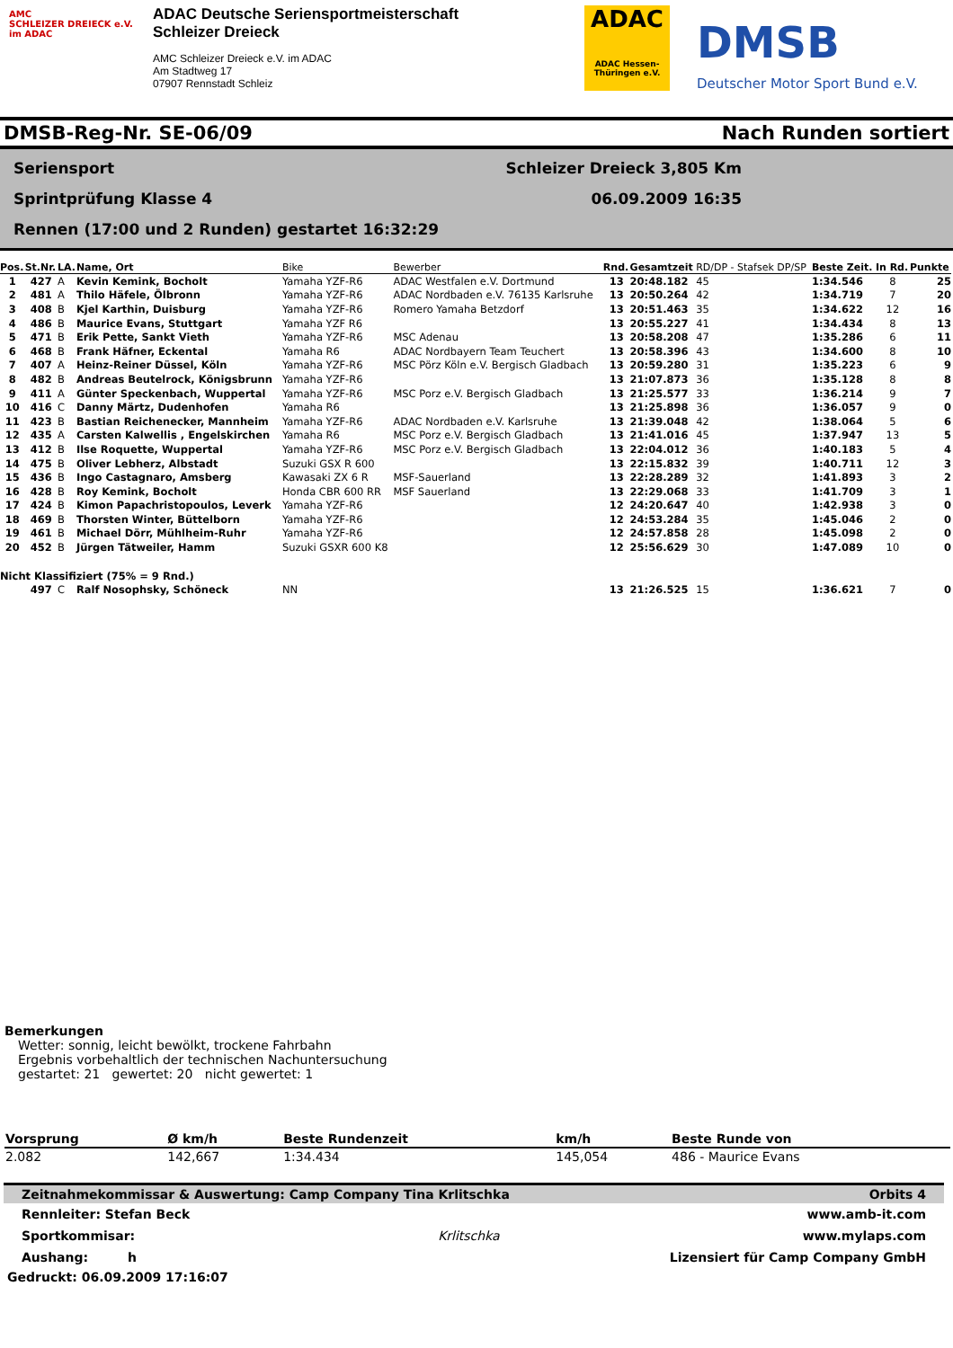AMC
SCHLEIZER DREIECK e.V.
im ADAC
ADAC Deutsche Seriensportmeisterschaft
Schleizer Dreieck
AMC Schleizer Dreieck e.V. im ADAC
Am Stadtweg 17
07907 Rennstadt Schleiz
ADAC
ADAC Hessen-Thüringen e.V.
DMSB
Deutscher Motor Sport Bund e.V.
DMSB-Reg-Nr. SE-06/09 Nach Runden sortiert
Seriensport Schleizer Dreieck 3,805 Km
Sprintprüfung Klasse 4 06.09.2009 16:35
Rennen (17:00 und 2 Runden) gestartet 16:32:29
| Pos. | St.Nr. | LA. | Name, Ort | Bike | Bewerber | Rnd. | Gesamtzeit | RD/DP - Stafsek DP/SP | Beste Zeit. | In Rd. | Punkte |
| --- | --- | --- | --- | --- | --- | --- | --- | --- | --- | --- | --- |
| 1 | 427 | A | Kevin Kemink, Bocholt | Yamaha YZF-R6 | ADAC Westfalen e.V. Dortmund | 13 | 20:48.182 | 45 | 1:34.546 | 8 | 25 |
| 2 | 481 | A | Thilo Häfele, Ölbronn | Yamaha YZF-R6 | ADAC Nordbaden e.V. 76135 Karlsruhe | 13 | 20:50.264 | 42 | 1:34.719 | 7 | 20 |
| 3 | 408 | B | Kjel Karthin, Duisburg | Yamaha YZF-R6 | Romero Yamaha Betzdorf | 13 | 20:51.463 | 35 | 1:34.622 | 12 | 16 |
| 4 | 486 | B | Maurice Evans, Stuttgart | Yamaha YZF R6 | | 13 | 20:55.227 | 41 | 1:34.434 | 8 | 13 |
| 5 | 471 | B | Erik Pette, Sankt Vieth | Yamaha YZF-R6 | MSC Adenau | 13 | 20:58.208 | 47 | 1:35.286 | 6 | 11 |
| 6 | 468 | B | Frank Häfner, Eckental | Yamaha R6 | ADAC Nordbayern Team Teuchert | 13 | 20:58.396 | 43 | 1:34.600 | 8 | 10 |
| 7 | 407 | A | Heinz-Reiner Düssel, Köln | Yamaha YZF-R6 | MSC Pörz Köln e.V. Bergisch Gladbach | 13 | 20:59.280 | 31 | 1:35.223 | 6 | 9 |
| 8 | 482 | B | Andreas Beutelrock, Königsbrunn | Yamaha YZF-R6 | | 13 | 21:07.873 | 36 | 1:35.128 | 8 | 8 |
| 9 | 411 | A | Günter Speckenbach, Wuppertal | Yamaha YZF-R6 | MSC Porz e.V. Bergisch Gladbach | 13 | 21:25.577 | 33 | 1:36.214 | 9 | 7 |
| 10 | 416 | C | Danny Märtz, Dudenhofen | Yamaha R6 | | 13 | 21:25.898 | 36 | 1:36.057 | 9 | 0 |
| 11 | 423 | B | Bastian Reichenecker, Mannheim | Yamaha YZF-R6 | ADAC Nordbaden e.V. Karlsruhe | 13 | 21:39.048 | 42 | 1:38.064 | 5 | 6 |
| 12 | 435 | A | Carsten Kalwellis , Engelskirchen | Yamaha R6 | MSC Porz e.V. Bergisch Gladbach | 13 | 21:41.016 | 45 | 1:37.947 | 13 | 5 |
| 13 | 412 | B | Ilse Roquette, Wuppertal | Yamaha YZF-R6 | MSC Porz e.V. Bergisch Gladbach | 13 | 22:04.012 | 36 | 1:40.183 | 5 | 4 |
| 14 | 475 | B | Oliver Lebherz, Albstadt | Suzuki GSX R 600 | | 13 | 22:15.832 | 39 | 1:40.711 | 12 | 3 |
| 15 | 436 | B | Ingo Castagnaro, Amsberg | Kawasaki ZX 6 R | MSF-Sauerland | 13 | 22:28.289 | 32 | 1:41.893 | 3 | 2 |
| 16 | 428 | B | Roy Kemink, Bocholt | Honda CBR 600 RR | MSF Sauerland | 13 | 22:29.068 | 33 | 1:41.709 | 3 | 1 |
| 17 | 424 | B | Kimon Papachristopoulos, Leverk | Yamaha YZF-R6 | | 12 | 24:20.647 | 40 | 1:42.938 | 3 | 0 |
| 18 | 469 | B | Thorsten Winter, Büttelborn | Yamaha YZF-R6 | | 12 | 24:53.284 | 35 | 1:45.046 | 2 | 0 |
| 19 | 461 | B | Michael Dörr, Mühlheim-Ruhr | Yamaha YZF-R6 | | 12 | 24:57.858 | 28 | 1:45.098 | 2 | 0 |
| 20 | 452 | B | Jürgen Tätweiler, Hamm | Suzuki GSXR 600 K8 | | 12 | 25:56.629 | 30 | 1:47.089 | 10 | 0 |
| Nicht Klassifiziert (75% = 9 Rnd.) | | | | | | | | | | | |
| | 497 | C | Ralf Nosophsky, Schöneck | NN | | 13 | 21:26.525 | 15 | 1:36.621 | 7 | 0 |
Bemerkungen
Wetter: sonnig, leicht bewölkt, trockene Fahrbahn
Ergebnis vorbehaltlich der technischen Nachuntersuchung
gestartet: 21 gewertet: 20 nicht gewertet: 1
| Vorsprung | Ø km/h | Beste Rundenzeit | km/h | Beste Runde von |
| --- | --- | --- | --- | --- |
| 2.082 | 142,667 | 1:34.434 | 145,054 | 486 - Maurice Evans |
Zeitnahmekommissar & Auswertung: Camp Company Tina Krlitschka Orbits 4
Rennleiter: Stefan Beck www.amb-it.com
Sportkommisar: Krlitschka www.mylaps.com
Aushang: h Lizensiert für Camp Company GmbH
Gedruckt: 06.09.2009 17:16:07